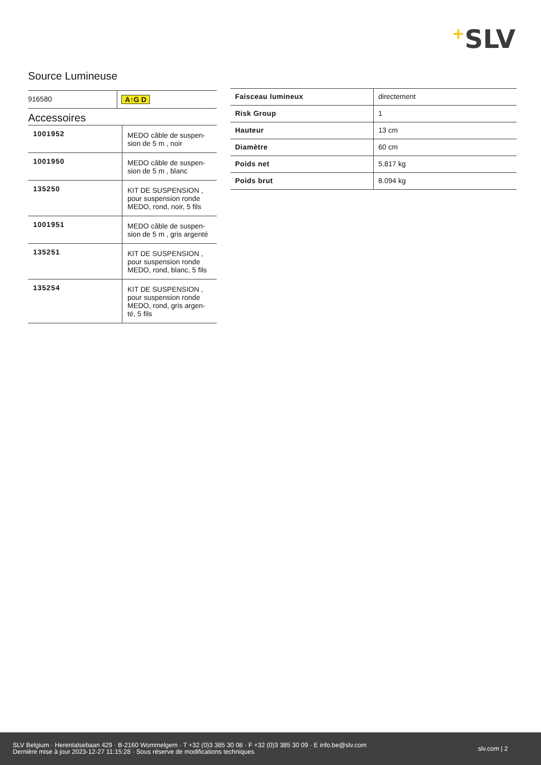+SLV
Source Lumineuse
| 916580 | A↑G D |
Accessoires
| 1001952 | MEDO câble de suspen-sion de 5 m , noir |
| 1001950 | MEDO câble de suspen-sion de 5 m , blanc |
| 135250 | KIT DE SUSPENSION , pour suspension ronde MEDO, rond, noir, 5 fils |
| 1001951 | MEDO câble de suspen-sion de 5 m , gris argenté |
| 135251 | KIT DE SUSPENSION , pour suspension ronde MEDO, rond, blanc, 5 fils |
| 135254 | KIT DE SUSPENSION , pour suspension ronde MEDO, rond, gris argen-té, 5 fils |
| Faisceau lumineux | directement |
| Risk Group | 1 |
| Hauteur | 13 cm |
| Diamètre | 60 cm |
| Poids net | 5.817 kg |
| Poids brut | 8.094 kg |
SLV Belgium · Herentalsebaan 429 · B-2160 Wommelgem · T +32 (0)3 385 30 08 · F +32 (0)3 385 30 09 · E info.be@slv.com
Dernière mise à jour 2023-12-27 11:15:28 · Sous réserve de modifications techniques
slv.com | 2